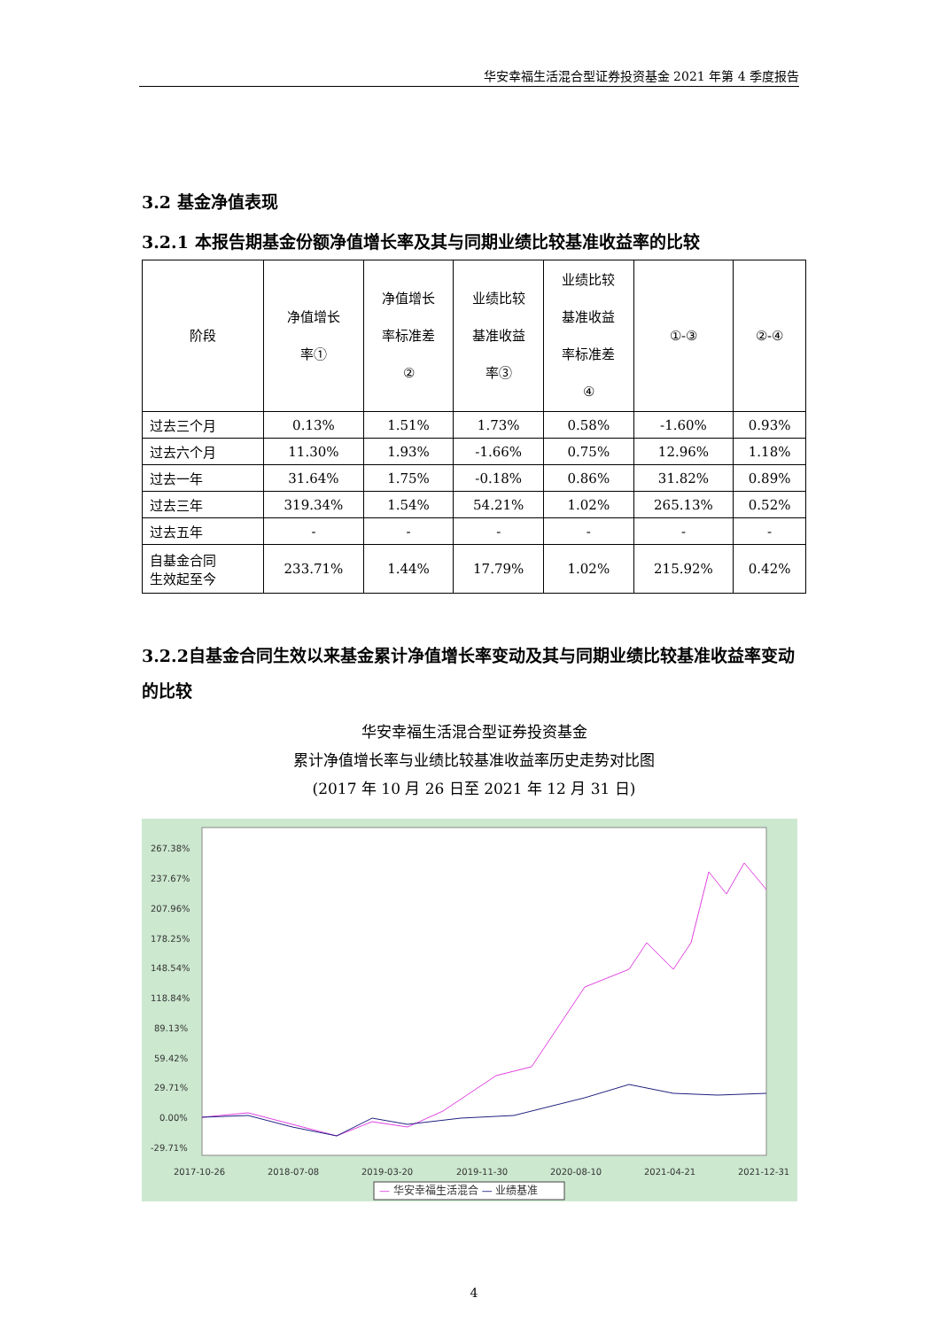华安幸福生活混合型证券投资基金 2021 年第 4 季度报告
3.2 基金净值表现
3.2.1 本报告期基金份额净值增长率及其与同期业绩比较基准收益率的比较
| 阶段 | 净值增长 率① | 净值增长 率标准差 ② | 业绩比较 基准收益 率③ | 业绩比较 基准收益 率标准差 ④ | ①-③ | ②-④ |
| --- | --- | --- | --- | --- | --- | --- |
| 过去三个月 | 0.13% | 1.51% | 1.73% | 0.58% | -1.60% | 0.93% |
| 过去六个月 | 11.30% | 1.93% | -1.66% | 0.75% | 12.96% | 1.18% |
| 过去一年 | 31.64% | 1.75% | -0.18% | 0.86% | 31.82% | 0.89% |
| 过去三年 | 319.34% | 1.54% | 54.21% | 1.02% | 265.13% | 0.52% |
| 过去五年 | - | - | - | - | - | - |
| 自基金合同 生效起至今 | 233.71% | 1.44% | 17.79% | 1.02% | 215.92% | 0.42% |
3.2.2自基金合同生效以来基金累计净值增长率变动及其与同期业绩比较基准收益率变动的比较
华安幸福生活混合型证券投资基金
累计净值增长率与业绩比较基准收益率历史走势对比图
(2017 年 10 月 26 日至 2021 年 12 月 31 日)
267.38%
237.67%
207.96%
178.25%
148.54%
118.84%
89.13%
59.42%
29.71%
0.00%
-29.71%
2017-10-26
2018-07-08
2019-03-20
2019-11-30
2020-08-10
2021-04-21
2021-12-31
— 华安幸福生活混合 — 业绩基准
4